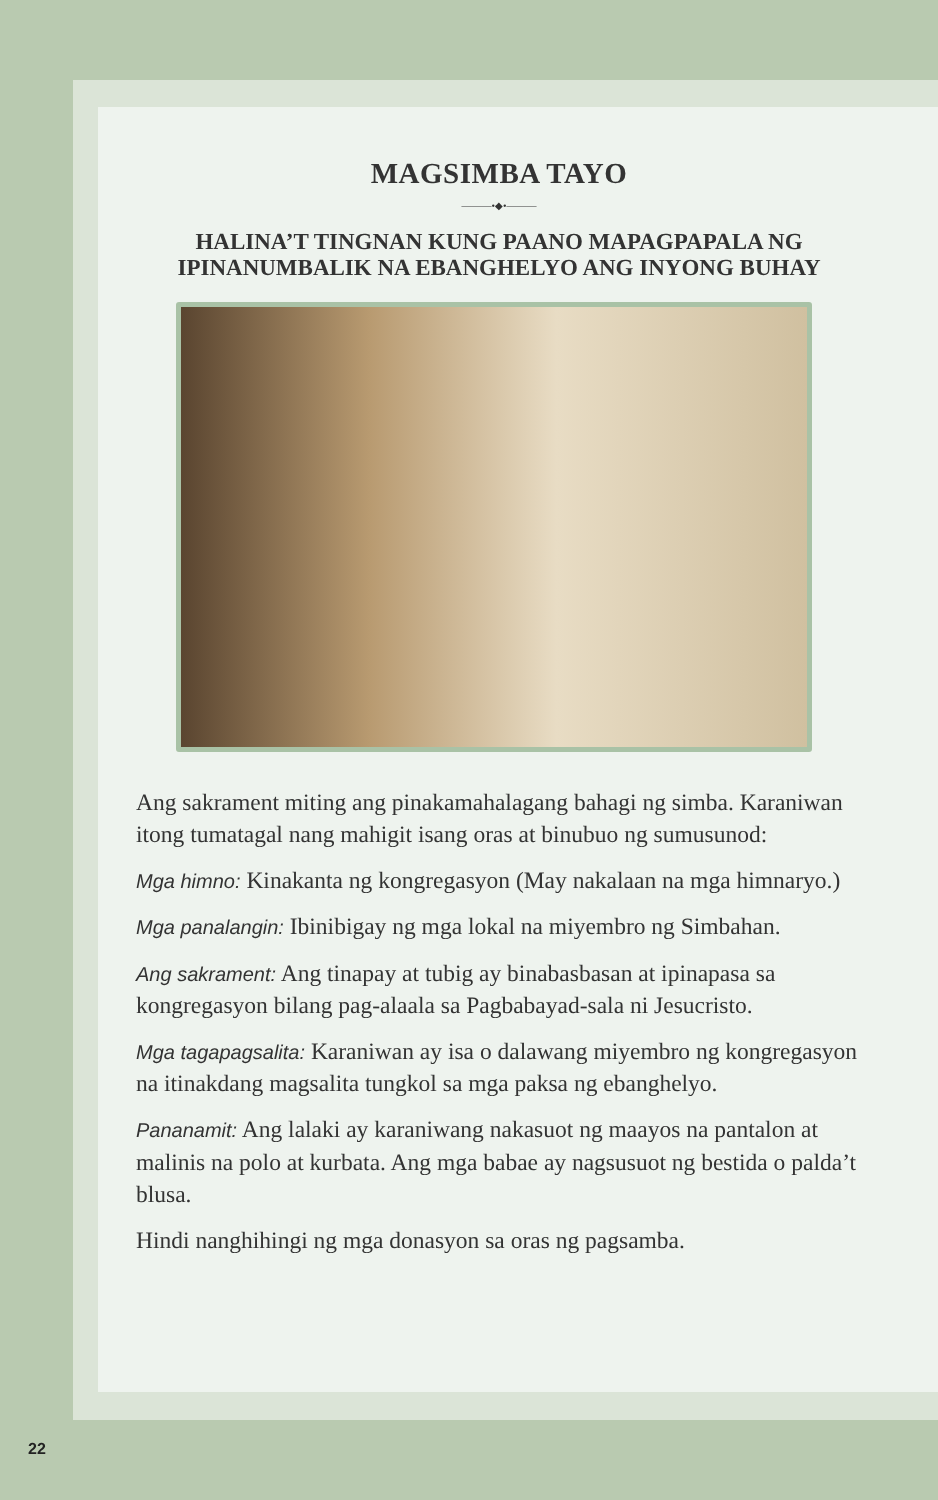MAGSIMBA TAYO
———•◆•———
HALINA’T TINGNAN KUNG PAANO MAPAGPAPALA NG
IPINANUMBALIK NA EBANGHELYO ANG INYONG BUHAY
Ang sakrament miting ang pinakamahalagang bahagi ng simba. Karaniwan itong tumatagal nang mahigit isang oras at binubuo ng sumusunod:
Mga himno: Kinakanta ng kongregasyon (May nakalaan na mga himnaryo.)
Mga panalangin: Ibinibigay ng mga lokal na miyembro ng Simbahan.
Ang sakrament: Ang tinapay at tubig ay binabasbasan at ipinapasa sa kongregasyon bilang pag-alaala sa Pagbabayad-sala ni Jesucristo.
Mga tagapagsalita: Karaniwan ay isa o dalawang miyembro ng kongregasyon na itinakdang magsalita tungkol sa mga paksa ng ebanghelyo.
Pananamit: Ang lalaki ay karaniwang nakasuot ng maayos na pantalon at malinis na polo at kurbata. Ang mga babae ay nagsusuot ng bestida o palda’t blusa.
Hindi nanghihingi ng mga donasyon sa oras ng pagsamba.
22